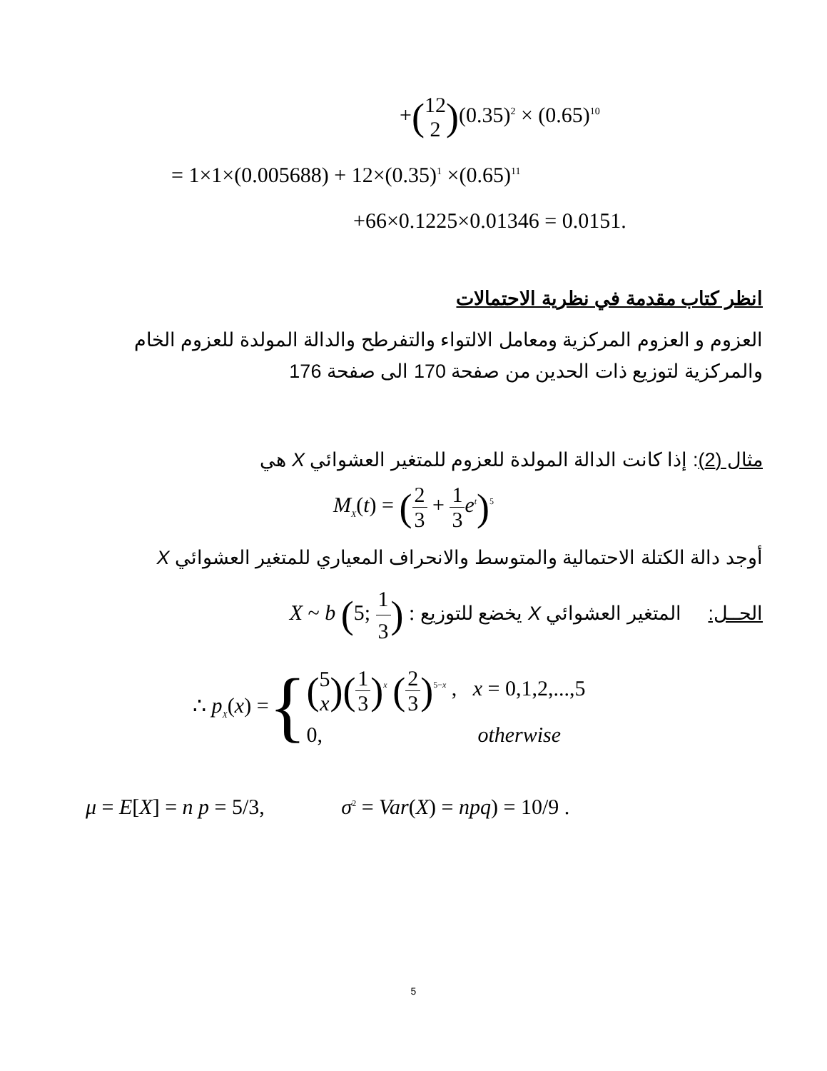+(12 2)(0.35)<sup>2</sup> × (0.65)<sup>10</sup>
= 1×1×(0.005688) + 12×(0.35)<sup>1</sup> ×(0.65)<sup>11</sup>
+66×0.1225×0.01346 = 0.0151.
انظر كتاب مقدمة في نظرية الاحتمالات
العزوم و العزوم المركزية ومعامل الالتواء والتفرطح والدالة المولدة للعزوم الخام والمركزية لتوزيع ذات الحدين من صفحة 170 الى صفحة 176
مثال (2): إذا كانت الدالة المولدة للعزوم للمتغير العشوائي X هي
M<sub>X</sub>(t) = (2 3 + 1 3 e<sup>t</sup>)<sup>5</sup>
أوجد دالة الكتلة الاحتمالية والمتوسط والانحراف المعياري للمتغير العشوائي X
الحــل: المتغير العشوائي X يخضع للتوزيع X ~ b (5; 1 3) :
∴ p<sub>X</sub>(x) = {
(5 x)(1 3)<sup>x</sup> (2 3)<sup>5−x</sup> , x = 0,1,2,...,5
0, otherwise
μ = E[X] = n p = 5/3, σ<sup>2</sup> = Var(X) = npq) = 10/9 .
5